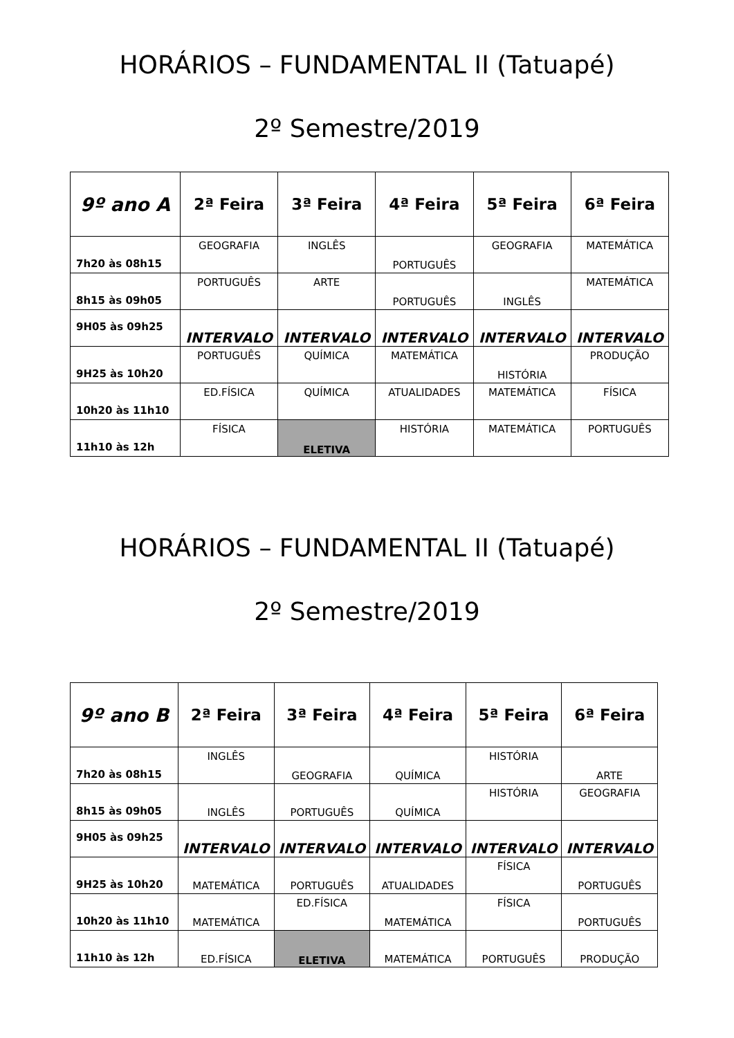HORÁRIOS – FUNDAMENTAL II (Tatuapé)
2º Semestre/2019
| 9º ano A | 2ª Feira | 3ª Feira | 4ª Feira | 5ª Feira | 6ª Feira |
| --- | --- | --- | --- | --- | --- |
| 7h20 às 08h15 | GEOGRAFIA | INGLÊS | PORTUGUÊS | GEOGRAFIA | MATEMÁTICA |
| 8h15 às 09h05 | PORTUGUÊS | ARTE | PORTUGUÊS | INGLÊS | MATEMÁTICA |
| 9H05 às 09h25 | INTERVALO | INTERVALO | INTERVALO | INTERVALO | INTERVALO |
| 9H25 às 10h20 | PORTUGUÊS | QUÍMICA | MATEMÁTICA | HISTÓRIA | PRODUÇÃO |
| 10h20 às 11h10 | ED.FÍSICA | QUÍMICA | ATUALIDADES | MATEMÁTICA | FÍSICA |
| 11h10 às 12h | FÍSICA | ELETIVA | HISTÓRIA | MATEMÁTICA | PORTUGUÊS |
HORÁRIOS – FUNDAMENTAL II (Tatuapé)
2º Semestre/2019
| 9º ano B | 2ª Feira | 3ª Feira | 4ª Feira | 5ª Feira | 6ª Feira |
| --- | --- | --- | --- | --- | --- |
| 7h20 às 08h15 | INGLÊS | GEOGRAFIA | QUÍMICA | HISTÓRIA | ARTE |
| 8h15 às 09h05 | INGLÊS | PORTUGUÊS | QUÍMICA | HISTÓRIA | GEOGRAFIA |
| 9H05 às 09h25 | INTERVALO | INTERVALO | INTERVALO | INTERVALO | INTERVALO |
| 9H25 às 10h20 | MATEMÁTICA | PORTUGUÊS | ATUALIDADES | FÍSICA | PORTUGUÊS |
| 10h20 às 11h10 | MATEMÁTICA | ED.FÍSICA | MATEMÁTICA | FÍSICA | PORTUGUÊS |
| 11h10 às 12h | ED.FÍSICA | ELETIVA | MATEMÁTICA | PORTUGUÊS | PRODUÇÃO |